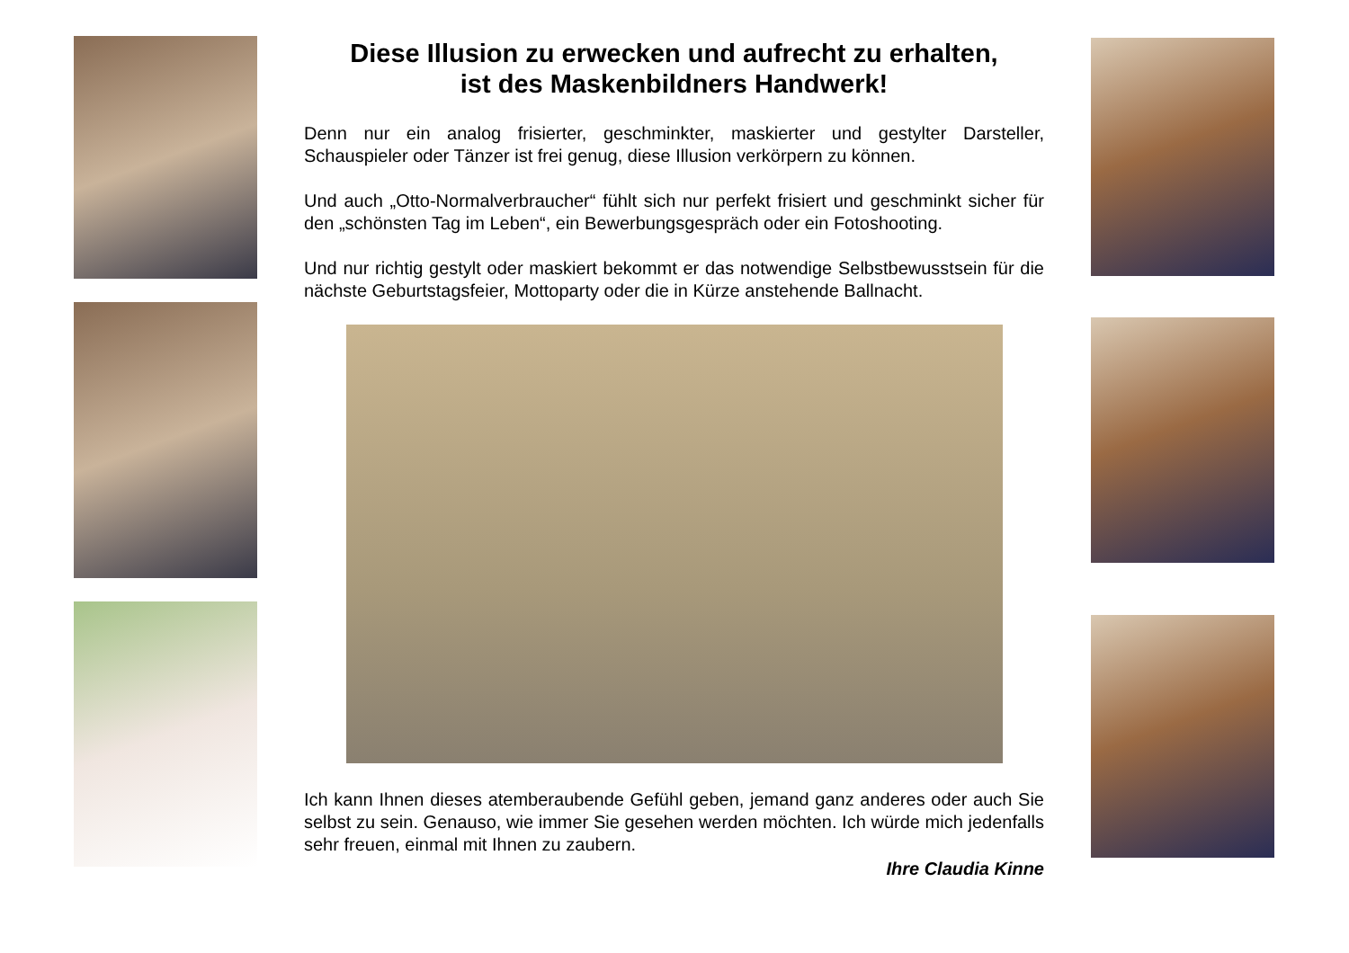Diese Illusion zu erwecken und aufrecht zu erhalten,
ist des Maskenbildners Handwerk!
Denn nur ein analog frisierter, geschminkter, maskierter und gestylter Darsteller, Schauspieler oder Tänzer ist frei genug, diese Illusion verkörpern zu können.
Und auch „Otto-Normalverbraucher“ fühlt sich nur perfekt frisiert und geschminkt sicher für den „schönsten Tag im Leben“, ein Bewerbungsgespräch oder ein Fotoshooting.
Und nur richtig gestylt oder maskiert bekommt er das notwendige Selbstbewusstsein für die nächste Geburtstagsfeier, Mottoparty oder die in Kürze anstehende Ballnacht.
Ich kann Ihnen dieses atemberaubende Gefühl geben, jemand ganz anderes oder auch Sie selbst zu sein. Genauso, wie immer Sie gesehen werden möchten. Ich würde mich jedenfalls sehr freuen, einmal mit Ihnen zu zaubern.
Ihre Claudia Kinne